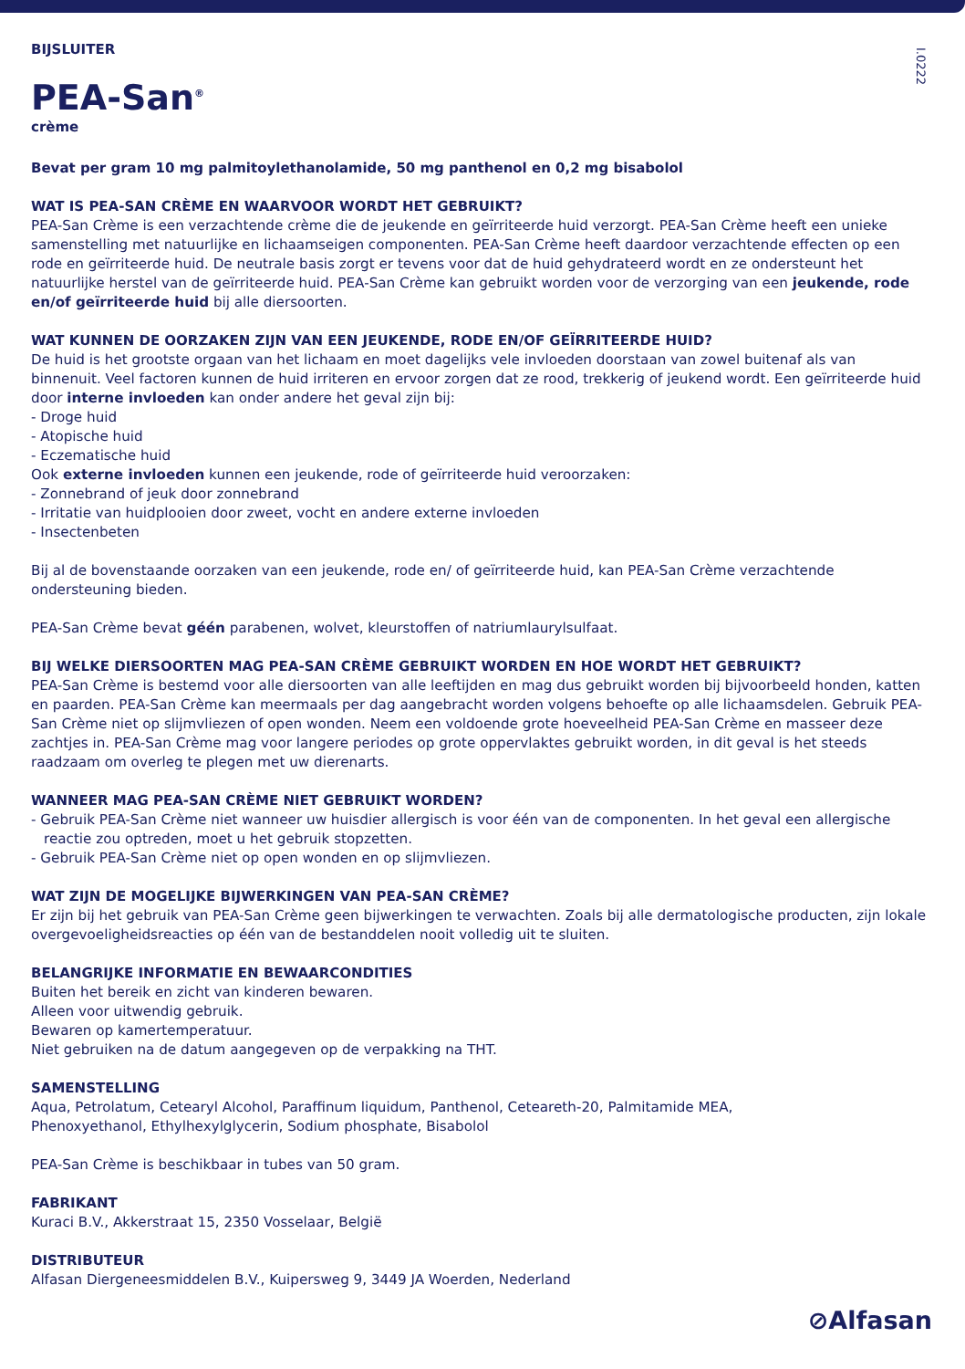I.0222
BIJSLUITER
PEA-San<sup>®</sup>
crème
Bevat per gram 10 mg palmitoylethanolamide, 50 mg panthenol en 0,2 mg bisabolol
WAT IS PEA-SAN CRÈME EN WAARVOOR WORDT HET GEBRUIKT?
PEA-San Crème is een verzachtende crème die de jeukende en geïrriteerde huid verzorgt. PEA-San Crème heeft een unieke samenstelling met natuurlijke en lichaamseigen componenten. PEA-San Crème heeft daardoor verzachtende effecten op een rode en geïrriteerde huid. De neutrale basis zorgt er tevens voor dat de huid gehydrateerd wordt en ze ondersteunt het natuurlijke herstel van de geïrriteerde huid. PEA-San Crème kan gebruikt worden voor de verzorging van een jeukende, rode en/of geïrriteerde huid bij alle diersoorten.
WAT KUNNEN DE OORZAKEN ZIJN VAN EEN JEUKENDE, RODE EN/OF GEÏRRITEERDE HUID?
De huid is het grootste orgaan van het lichaam en moet dagelijks vele invloeden doorstaan van zowel buitenaf als van binnenuit. Veel factoren kunnen de huid irriteren en ervoor zorgen dat ze rood, trekkerig of jeukend wordt. Een geïrriteerde huid door interne invloeden kan onder andere het geval zijn bij:
- Droge huid
- Atopische huid
- Eczematische huid
Ook externe invloeden kunnen een jeukende, rode of geïrriteerde huid veroorzaken:
- Zonnebrand of jeuk door zonnebrand
- Irritatie van huidplooien door zweet, vocht en andere externe invloeden
- Insectenbeten
Bij al de bovenstaande oorzaken van een jeukende, rode en/ of geïrriteerde huid, kan PEA-San Crème verzachtende ondersteuning bieden.
PEA-San Crème bevat géén parabenen, wolvet, kleurstoffen of natriumlaurylsulfaat.
BIJ WELKE DIERSOORTEN MAG PEA-SAN CRÈME GEBRUIKT WORDEN EN HOE WORDT HET GEBRUIKT?
PEA-San Crème is bestemd voor alle diersoorten van alle leeftijden en mag dus gebruikt worden bij bijvoorbeeld honden, katten en paarden. PEA-San Crème kan meermaals per dag aangebracht worden volgens behoefte op alle lichaamsdelen. Gebruik PEA-San Crème niet op slijmvliezen of open wonden. Neem een voldoende grote hoeveelheid PEA-San Crème en masseer deze zachtjes in. PEA-San Crème mag voor langere periodes op grote oppervlaktes gebruikt worden, in dit geval is het steeds raadzaam om overleg te plegen met uw dierenarts.
WANNEER MAG PEA-SAN CRÈME NIET GEBRUIKT WORDEN?
- Gebruik PEA-San Crème niet wanneer uw huisdier allergisch is voor één van de componenten. In het geval een allergische reactie zou optreden, moet u het gebruik stopzetten.
- Gebruik PEA-San Crème niet op open wonden en op slijmvliezen.
WAT ZIJN DE MOGELIJKE BIJWERKINGEN VAN PEA-SAN CRÈME?
Er zijn bij het gebruik van PEA-San Crème geen bijwerkingen te verwachten. Zoals bij alle dermatologische producten, zijn lokale overgevoeligheidsreacties op één van de bestanddelen nooit volledig uit te sluiten.
BELANGRIJKE INFORMATIE EN BEWAARCONDITIES
Buiten het bereik en zicht van kinderen bewaren.
Alleen voor uitwendig gebruik.
Bewaren op kamertemperatuur.
Niet gebruiken na de datum aangegeven op de verpakking na THT.
SAMENSTELLING
Aqua, Petrolatum, Cetearyl Alcohol, Paraffinum liquidum, Panthenol, Ceteareth-20, Palmitamide MEA,
Phenoxyethanol, Ethylhexylglycerin, Sodium phosphate, Bisabolol
PEA-San Crème is beschikbaar in tubes van 50 gram.
FABRIKANT
Kuraci B.V., Akkerstraat 15, 2350 Vosselaar, België
DISTRIBUTEUR
Alfasan Diergeneesmiddelen B.V., Kuipersweg 9, 3449 JA Woerden, Nederland
⊘Alfasan